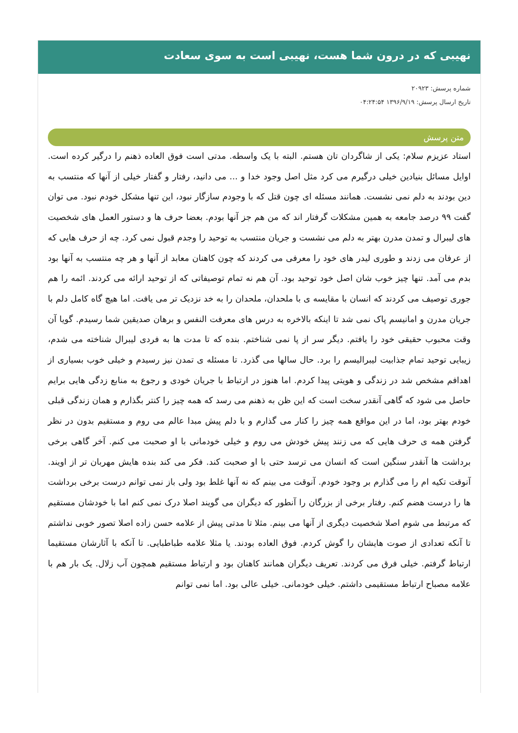نهیبی که در درون شما هست، نهیبی است به سوی سعادت
شماره پرسش: ۲۰۹۲۳
تاریخ ارسال پرسش: ۱۳۹۶/۹/۱۹ ۰۴:۲۴:۵۴
متن پرسش
استاد عزیزم سلام: یکی از شاگردان تان هستم. البته با یک واسطه. مدتی است فوق العاده ذهنم را درگیر کرده است. اوایل مسائل بنیادین خیلی درگیرم می کرد مثل اصل وجود خدا و ... می دانید، رفتار و گفتار خیلی از آنها که منتسب به دین بودند به دلم نمی نشست. همانند مسئله ای چون قتل که با وجودم سازگار نبود، این تنها مشکل خودم نبود. می توان گفت ۹۹ درصد جامعه به همین مشکلات گرفتار اند که من هم جز آنها بودم. بعضا حرف ها و دستور العمل های شخصیت های لیبرال و تمدن مدرن بهتر به دلم می نشست و جریان منتسب به توحید را وجدم قبول نمی کرد. چه از حرف هایی که از عرفان می زدند و طوری لیدر های خود را معرفی می کردند که چون کاهنان معابد از آنها و هر چه منتسب به آنها بود بدم می آمد. تنها چیز خوب شان اصل خود توحید بود. آن هم نه تمام توصیفاتی که از توحید ارائه می کردند. ائمه را هم جوری توصیف می کردند که انسان با مقایسه ی با ملحدان، ملحدان را به خد نزدیک تر می یافت. اما هیچ گاه کامل دلم با جریان مدرن و امانیسم پاک نمی شد تا اینکه بالاخره به درس های معرفت النفس و برهان صدیقین شما رسیدم. گویا آن وقت محبوب حقیقی خود را یافتم. دیگر سر از پا نمی شناختم. بنده که تا مدت ها به فردی لیبرال شناخته می شدم، زیبایی توحید تمام جذابیت لیبرالیسم را برد. حال سالها می گذرد. تا مسئله ی تمدن نیز رسیدم و خیلی خوب بسیاری از اهدافم مشخص شد در زندگی و هویتی پیدا کردم. اما هنوز در ارتباط با جریان خودی و رجوع به منابع زدگی هایی برایم حاصل می شود که گاهی آنقدر سخت است که این ظن به ذهنم می رسد که همه چیز را کنتر بگذارم و همان زندگی قبلی خودم بهتر بود، اما در این مواقع همه چیز را کنار می گذارم و با دلم پیش مبدا عالم می روم و مستقیم بدون در نظر گرفتن همه ی حرف هایی که می زنند پیش خودش می روم و خیلی خودمانی با او صحبت می کنم. آخر گاهی برخی برداشت ها آنقدر سنگین است که انسان می ترسد حتی با او صحبت کند. فکر می کند بنده هایش مهربان تر از اویند. آنوقت تکیه ام را می گذارم بر وجود خودم. آنوقت می بینم که نه آنها غلط بود ولی باز نمی توانم درست برخی برداشت ها را درست هضم کنم. رفتار برخی از بزرگان را آنطور که دیگران می گویند اصلا درک نمی کنم اما با خودشان مستقیم که مرتبط می شوم اصلا شخصیت دیگری از آنها می بینم. مثلا تا مدتی پیش از علامه حسن زاده اصلا تصور خوبی نداشتم تا آنکه تعدادی از صوت هایشان را گوش کردم. فوق العاده بودند. یا مثلا علامه طباطبایی. تا آنکه با آثارشان مستقیما ارتباط گرفتم. خیلی فرق می کردند. تعریف دیگران همانند کاهنان بود و ارتباط مستقیم همچون آب زلال. یک بار هم با علامه مصباح ارتباط مستقیمی داشتم. خیلی خودمانی. خیلی عالی بود. اما نمی توانم